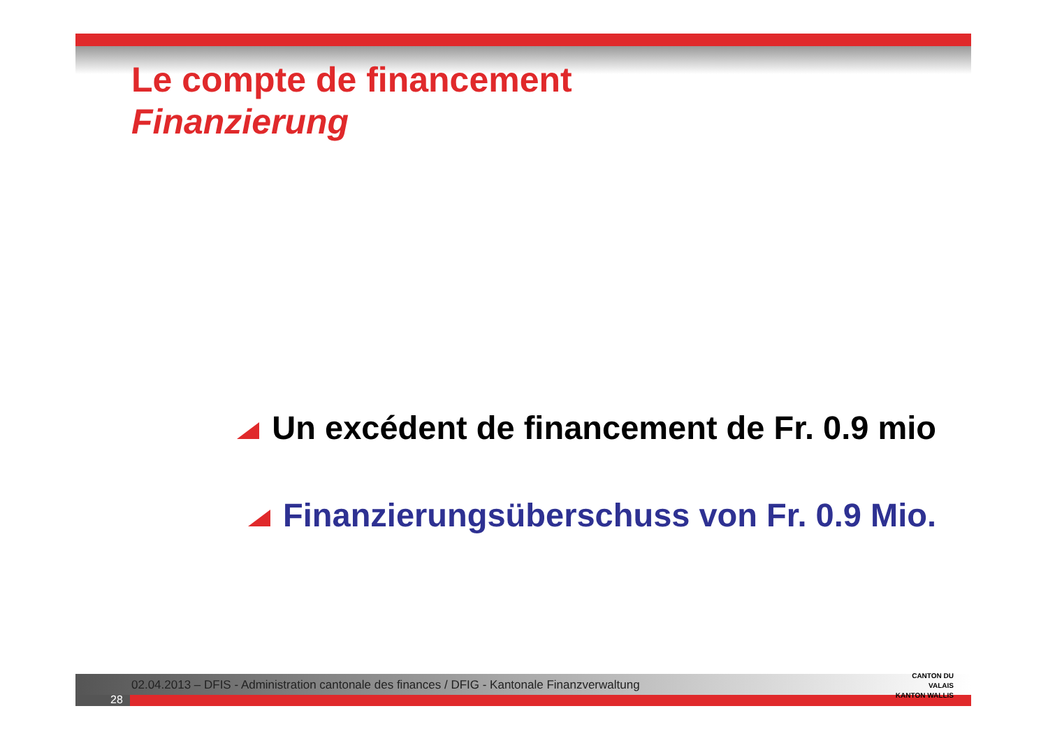Le compte de financement
Finanzierung
Un excédent de financement de Fr. 0.9 mio
Finanzierungsüberschuss von Fr. 0.9 Mio.
02.04.2013 – DFIS - Administration cantonale des finances / DFIG - Kantonale Finanzverwaltung
28
CANTON DU VALAIS
KANTON WALLIS